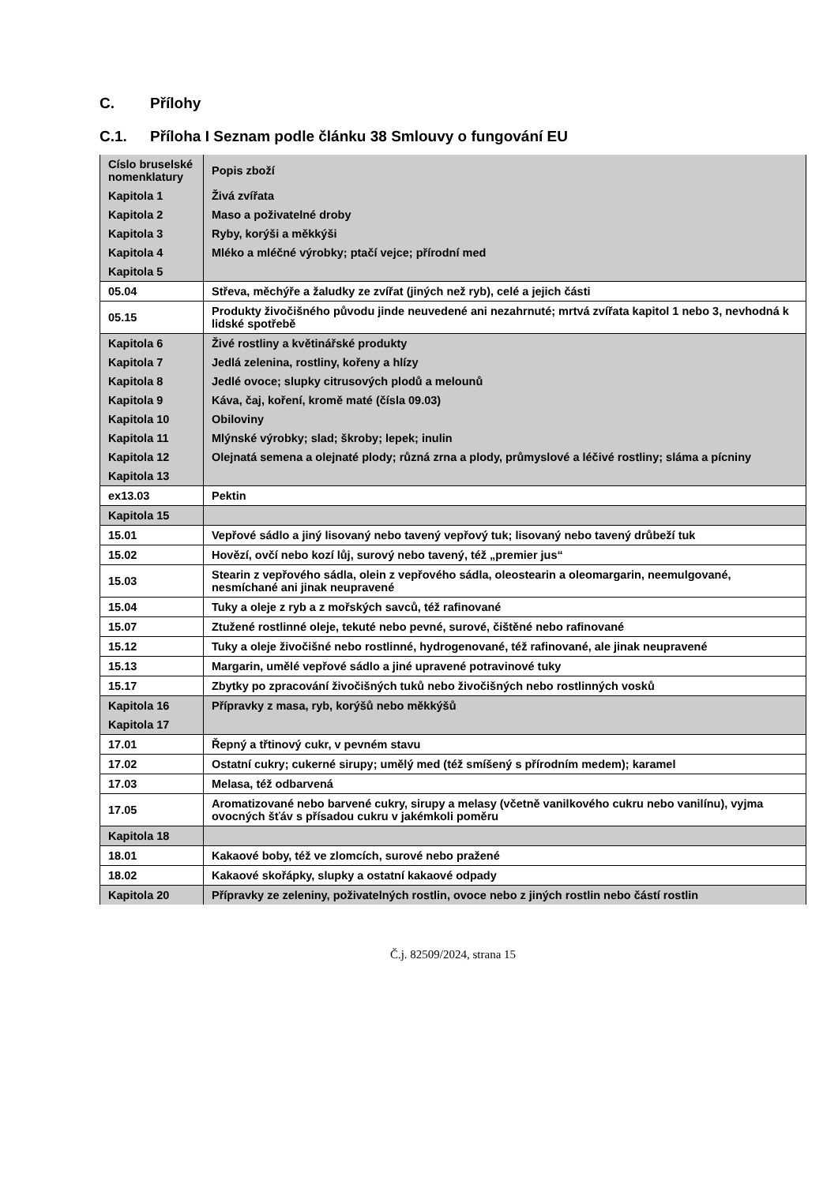C. Přílohy
C.1. Příloha I Seznam podle článku 38 Smlouvy o fungování EU
| Císlo bruselské nomenklatury | Popis zboží |
| Kapitola 1 | Živá zvířata |
| Kapitola 2 | Maso a poživatelné droby |
| Kapitola 3 | Ryby, korýši a měkkýši |
| Kapitola 4 | Mléko a mléčné výrobky; ptačí vejce; přírodní med |
| Kapitola 5 | |
| 05.04 | Střeva, měchýře a žaludky ze zvířat (jiných než ryb), celé a jejich části |
| 05.15 | Produkty živočišného původu jinde neuvedené ani nezahrnuté; mrtvá zvířata kapitol 1 nebo 3, nevhodná k lidské spotřebě |
| Kapitola 6 | Živé rostliny a květinářské produkty |
| Kapitola 7 | Jedlá zelenina, rostliny, kořeny a hlízy |
| Kapitola 8 | Jedlé ovoce; slupky citrusových plodů a melounů |
| Kapitola 9 | Káva, čaj, koření, kromě maté (čísla 09.03) |
| Kapitola 10 | Obiloviny |
| Kapitola 11 | Mlýnské výrobky; slad; škroby; lepek; inulin |
| Kapitola 12 | Olejnatá semena a olejnaté plody; různá zrna a plody, průmyslové a léčivé rostliny; sláma a pícniny |
| Kapitola 13 | |
| ex13.03 | Pektin |
| Kapitola 15 | |
| 15.01 | Vepřové sádlo a jiný lisovaný nebo tavený vepřový tuk; lisovaný nebo tavený drůbeží tuk |
| 15.02 | Hovězí, ovčí nebo kozí lůj, surový nebo tavený, též „premier jus“ |
| 15.03 | Stearin z vepřového sádla, olein z vepřového sádla, oleostearin a oleomargarin, neemulgované, nesmíchané ani jinak neupravené |
| 15.04 | Tuky a oleje z ryb a z mořských savců, též rafinované |
| 15.07 | Ztužené rostlinné oleje, tekuté nebo pevné, surové, čištěné nebo rafinované |
| 15.12 | Tuky a oleje živočišné nebo rostlinné, hydrogenované, též rafinované, ale jinak neupravené |
| 15.13 | Margarin, umělé vepřové sádlo a jiné upravené potravinové tuky |
| 15.17 | Zbytky po zpracování živočišných tuků nebo živočišných nebo rostlinných vosků |
| Kapitola 16 | Přípravky z masa, ryb, korýšů nebo měkkýšů |
| Kapitola 17 | |
| 17.01 | Řepný a třtinový cukr, v pevném stavu |
| 17.02 | Ostatní cukry; cukerné sirupy; umělý med (též smíšený s přírodním medem); karamel |
| 17.03 | Melasa, též odbarvená |
| 17.05 | Aromatizované nebo barvené cukry, sirupy a melasy (včetně vanilkového cukru nebo vanilínu), vyjma ovocných šťáv s přísadou cukru v jakémkoli poměru |
| Kapitola 18 | |
| 18.01 | Kakaové boby, též ve zlomcích, surové nebo pražené |
| 18.02 | Kakaové skořápky, slupky a ostatní kakaové odpady |
| Kapitola 20 | Přípravky ze zeleniny, poživatelných rostlin, ovoce nebo z jiných rostlin nebo částí rostlin |
Č.j. 82509/2024, strana 15